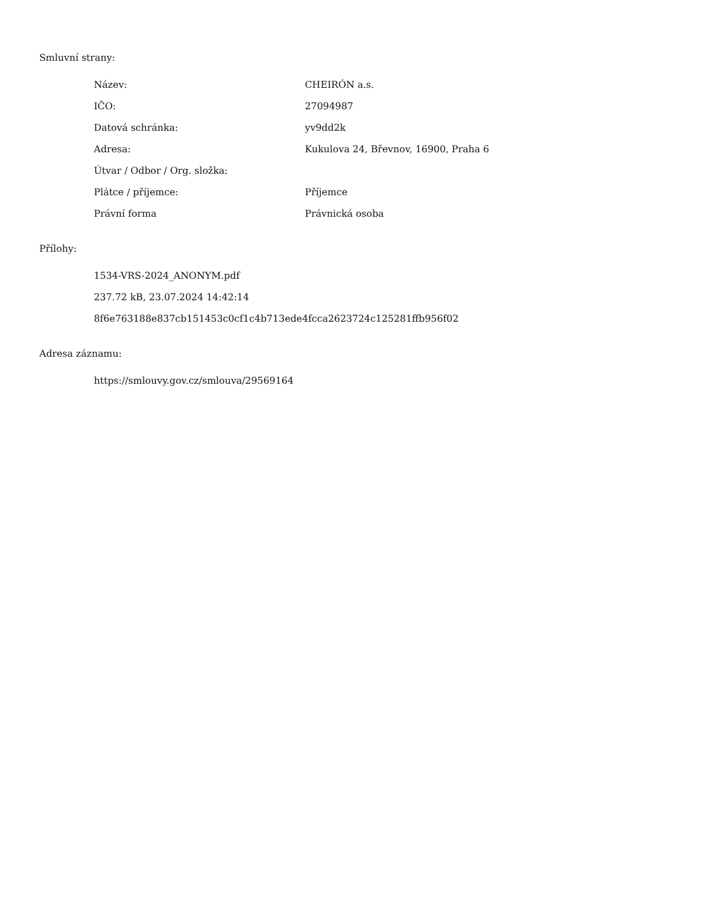Smluvní strany:
| Název: | CHEIRÓN a.s. |
| IČO: | 27094987 |
| Datová schránka: | yv9dd2k |
| Adresa: | Kukulova 24, Břevnov, 16900, Praha 6 |
| Útvar / Odbor / Org. složka: | |
| Plátce / příjemce: | Příjemce |
| Právní forma | Právnická osoba |
Přílohy:
1534-VRS-2024_ANONYM.pdf
237.72 kB, 23.07.2024 14:42:14
8f6e763188e837cb151453c0cf1c4b713ede4fcca2623724c125281ffb956f02
Adresa záznamu:
https://smlouvy.gov.cz/smlouva/29569164